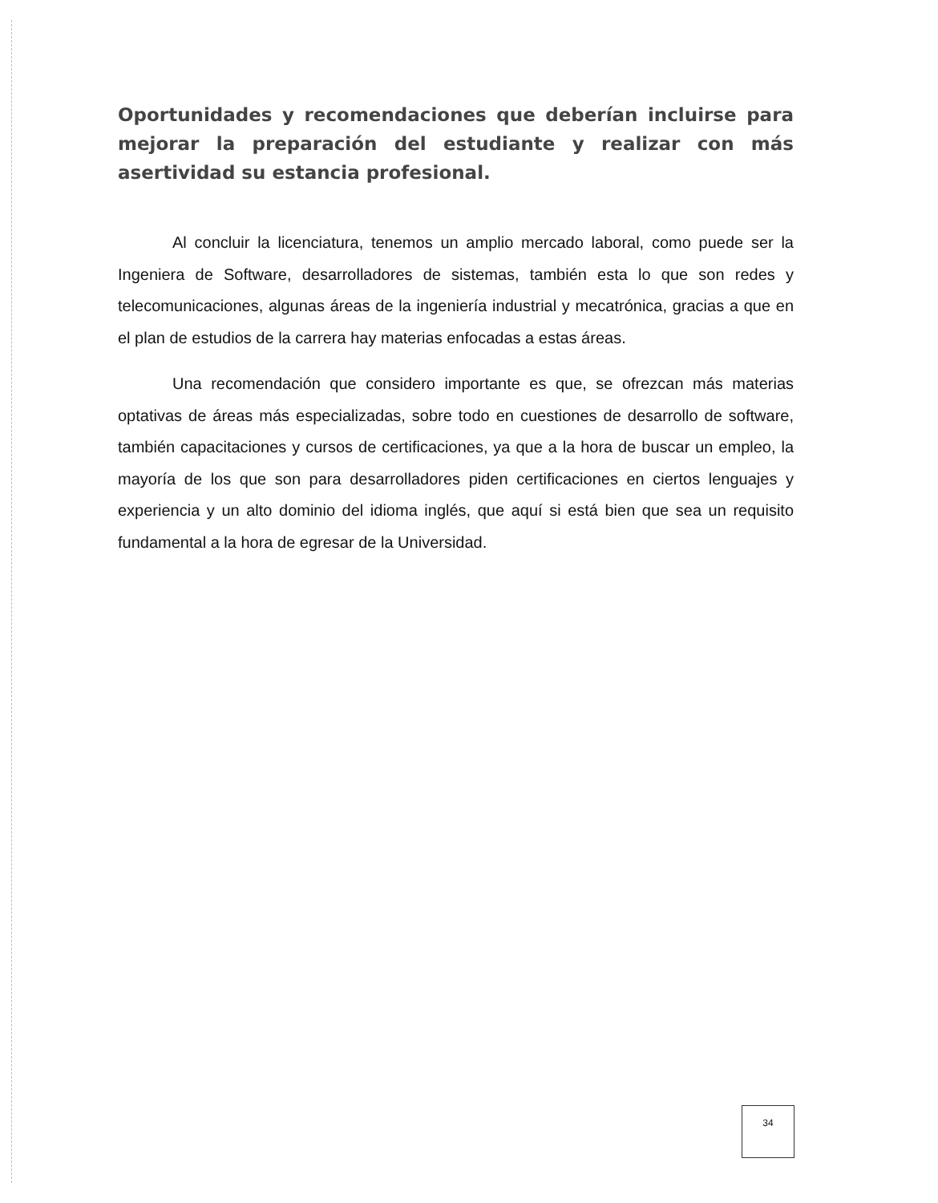Oportunidades y recomendaciones que deberían incluirse para mejorar la preparación del estudiante y realizar con más asertividad su estancia profesional.
Al concluir la licenciatura, tenemos un amplio mercado laboral, como puede ser la Ingeniera de Software, desarrolladores de sistemas, también esta lo que son redes y telecomunicaciones, algunas áreas de la ingeniería industrial y mecatrónica, gracias a que en el plan de estudios de la carrera hay materias enfocadas a estas áreas.
Una recomendación que considero importante es que, se ofrezcan más materias optativas de áreas más especializadas, sobre todo en cuestiones de desarrollo de software, también capacitaciones y cursos de certificaciones, ya que a la hora de buscar un empleo, la mayoría de los que son para desarrolladores piden certificaciones en ciertos lenguajes y experiencia y un alto dominio del idioma inglés, que aquí si está bien que sea un requisito fundamental a la hora de egresar de la Universidad.
34